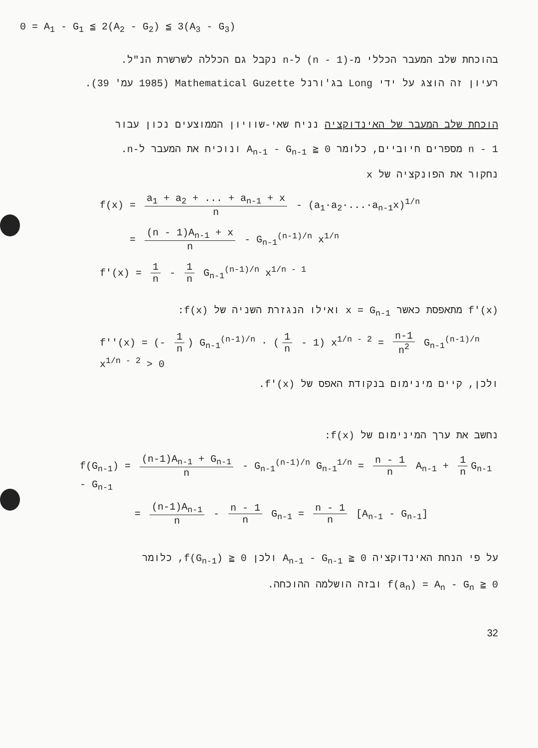0 = A<sub>1</sub> - G<sub>1</sub> ≦ 2(A<sub>2</sub> - G<sub>2</sub>) ≦ 3(A<sub>3</sub> - G<sub>3</sub>)
בהוכחת שלב המעבר הכללי מ-(n - 1) ל-n נקבל גם הכללה לשרשרת הנ"ל.
רעיון זה הוצג על ידי Long בג'ורנל Mathematical Guzette (1985 עמ' 39).
הוכחת שלב המעבר של האינדוקציה נניח שאי-שוויון הממוצעים נכון עבור
n - 1 מספרים חיוביים, כלומר A<sub>n-1</sub> - G<sub>n-1</sub> ≧ 0 ונוכיח את המעבר ל-n.
נחקור את הפונקציה של x
f(x) = a<sub>1</sub> + a<sub>2</sub> + ... + a<sub>n-1</sub> + x n - (a<sub>1</sub>·a<sub>2</sub>·...·a<sub>n-1</sub>x)<sup>1/n</sup>
= (n - 1)A<sub>n-1</sub> + x n - G<sub>n-1</sub><sup>(n-1)/n</sup> x<sup>1/n</sup>
f'(x) = 1 n - 1 n G<sub>n-1</sub><sup>(n-1)/n</sup> x<sup>1/n - 1</sup>
f'(x) מתאפסת כאשר x = G<sub>n-1</sub> ואילו הנגזרת השניה של f(x):
f''(x) = (- 1 n) G<sub>n-1</sub><sup>(n-1)/n</sup> · (1 n - 1) x<sup>1/n - 2</sup> = n-1 n<sup>2</sup> G<sub>n-1</sub><sup>(n-1)/n</sup> x<sup>1/n - 2</sup> > 0
ולכן, קיים מינימום בנקודת האפס של f'(x).
נחשב את ערך המינימום של f(x):
f(G<sub>n-1</sub>) = (n-1)A<sub>n-1</sub> + G<sub>n-1</sub> n - G<sub>n-1</sub><sup>(n-1)/n</sup> G<sub>n-1</sub><sup>1/n</sup> = n - 1 n A<sub>n-1</sub> + 1 n G<sub>n-1</sub> - G<sub>n-1</sub>
= (n-1)A<sub>n-1</sub> n - n - 1 n G<sub>n-1</sub> = n - 1 n [A<sub>n-1</sub> - G<sub>n-1</sub>]
על פי הנחת האינדוקציה A<sub>n-1</sub> - G<sub>n-1</sub> ≧ 0 ולכן f(G<sub>n-1</sub>) ≧ 0, כלומר
f(a<sub>n</sub>) = A<sub>n</sub> - G<sub>n</sub> ≧ 0 ובזה הושלמה ההוכחה.
32